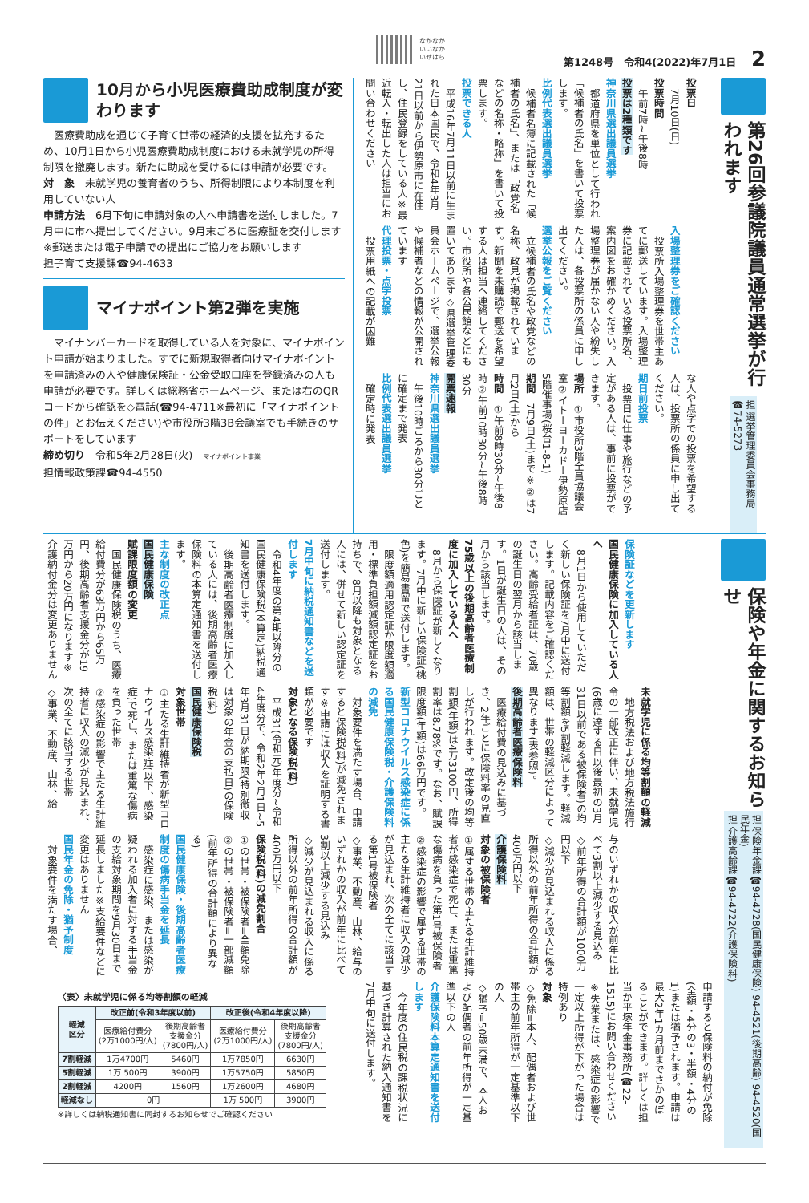なかなか
いいなか
いせはら
第1248号　令和4(2022)年7月1日 2
第26回参議院議員通常選挙が行われます
担 選挙管理委員会事務局☎74-5273
投票日
7月10日(日)
投票時間
午前7時~午後8時
投票は2種類です
神奈川県選出議員選挙
都道府県を単位として行われ「候補者の氏名」を書いて投票します。
比例代表選出議員選挙
候補者名簿に記載された「候補者の氏名」、または「政党名などの名称・略称」を書いて投票します。
投票できる人
平成16年7月11日以前に生まれた日本国民で、令和4年3月21日以前から伊勢原市に在住し、住民登録をしている人※最近転入・転出した人は担当にお問い合わせください
入場整理券をご確認ください
投票所入場整理券を世帯主あてに郵送しています。入場整理券に記載されている投票所名、案内図をお確かめください。入場整理券が届かない人や紛失した人は、各投票所の係員に申し出てください。
選挙公報をご覧ください
立候補者の氏名や政党などの名称、政見が掲載されています。新聞を未購読で郵送を希望する人は担当へ連絡してください。市役所や各公民館などにも置いてあります◇県選挙管理委員会ホームページで、選挙公報や候補者などの情報が公開されています
代理投票・点字投票
投票用紙への記載が困難
な人や点字での投票を希望する人は、投票所の係員に申し出てください。
期日前投票
投票日に仕事や旅行などの予定がある人は、事前に投票ができます。
場所　①市役所3階全員協議会室②イトーヨーカドー伊勢原店5階催事場(桜台1-8-1)
期間　7月9日(土)まで※②は7月2日(土)から
時間　①午前8時30分~午後8時②午前10時30分~午後8時30分
開票速報
神奈川県選出議員選挙
午後10時ごろから30分ごとに確定まで発表
比例代表選出議員選挙
確定時に発表
10月から小児医療費助成制度が変わります
医療費助成を通じて子育て世帯の経済的支援を拡充するため、10月1日から小児医療費助成制度における未就学児の所得制限を撤廃します。新たに助成を受けるには申請が必要です。
対　象　未就学児の養育者のうち、所得制限により本制度を利用していない人
申請方法　6月下旬に申請対象の人へ申請書を送付しました。7月中に市へ提出してください。9月末ごろに医療証を交付します※郵送または電子申請での提出にご協力をお願いします
担子育て支援課☎94-4633
マイナポイント第2弾を実施
マイナンバーカードを取得している人を対象に、マイナポイント申請が始まりました。すでに新規取得者向けマイナポイントを申請済みの人や健康保険証・公金受取口座を登録済みの人も申請が必要です。詳しくは総務省ホームページ、または右のQRコードから確認を◇電話(☎94-4711※最初に「マイナポイントの件」とお伝えください)や市役所3階3B会議室でも手続きのサポートをしています
締め切り　令和5年2月28日(火)　マイナポイント事業
担情報政策課☎94-4550
保険や年金に関するお知らせ
担 保険年金課☎94-4728(国民健康保険) 94-4521(後期高齢) 94-4520(国民年金)
担 介護高齢課☎94-4722(介護保険料)
保険証などを更新します
国民健康保険に加入している人へ
8月1日から使用していただく新しい保険証を7月中に送付します。記載内容をご確認ください。高齢受給者証は、70歳の誕生日の翌月から該当します。1日が誕生日の人は、その月から該当します。
75歳以上の後期高齢者医療制度に加入している人へ
8月から保険証が新しくなります。7月中に新しい保険証(桃色)を簡易書留で送付します。
限度額適用認定証か限度額適用・標準負担額減額認定証をお持ちで、8月以降も対象となる人には、併せて新しい認定証を送付します。
7月中旬に納税通知書などを送付します
令和4年度の第4期以降分の国民健康保険税(本算定)納税通知書を送付します。
後期高齢者医療制度に加入している人には、後期高齢者医療保険料の本算定通知書を送付します。
主な制度の改正点
国民健康保険
賦課限度額の変更
国民健康保険税のうち、医療給付費分が63万円から65万円、後期高齢者支援金分が19万円から20万円になります※介護納付金分は変更ありません
未就学児に係る均等割額の軽減
地方税法および地方税法施行令の一部改正に伴い、未就学児(6歳に達する日以後最初の3月31日以前である被保険者)の均等割額を5割軽減します。軽減額は、世帯の軽減区分によって異なります(表参照)。
後期高齢者医療保険料
医療給付費の見込みに基づき、2年ごとに保険料率の見直しが行われます。改定後の均等割額(年額)は4万3100円、所得割率は8.78%です。なお、賦課限度額(年額)は66万円です。
新型コロナウイルス感染症に係る国民健康保険税・介護保険料の減免
対象要件を満たす場合、申請すると保険税(料)が減免されます※申請には収入を証明する書類が必要です
対象となる保険税(料)
平成31(令和元)年度分~令和4年度分で、令和2年2月1日~5年3月31日が納期限(特別徴収は対象の年金の支払日)の保険税(料)
国民健康保険税
対象世帯
①主たる生計維持者が新型コロナウイルス感染症(以下、感染症)で死亡、または重篤な傷病を負った世帯
②感染症の影響で主たる生計維持者に収入の減少が見込まれ、次の全てに該当する世帯
◇事業、不動産、山林、給
与のいずれかの収入が前年に比べて3割以上減少する見込み
◇前年所得の合計額が1000万円以下
◇減少が見込まれる収入に係る所得以外の前年所得の合計額が400万円以下
介護保険料
対象の被保険者
①属する世帯の主たる生計維持者が感染症で死亡、または重篤な傷病を負った第1号被保険者
②感染症の影響で属する世帯の主たる生計維持者に収入の減少が見込まれ、次の全てに該当する第1号被保険者
◇事業、不動産、山林、給与のいずれかの収入が前年に比べて3割以上減少する見込み
◇減少が見込まれる収入に係る所得以外の前年所得の合計額が400万円以下
保険税(料)の減免割合
①の世帯・被保険者=全額免除
②の世帯・被保険者=一部減額(前年所得の合計額により異なる)
国民健康保険・後期高齢者医療制度の傷病手当金を延長
感染症に感染、または感染が疑われる加入者に対する手当金の支給対象期間を9月30日まで延長しました※支給要件などに変更はありません
国民年金の免除・猶予制度
対象要件を満たす場合、
申請すると保険料の納付が免除(全額・4分の3・半額・4分の1)または猶予されます。申請は最大2年1カ月前までさかのぼることができます。詳しくは担当か平塚年金事務所(☎22-1515)にお問い合わせください※失業または、感染症の影響で一定以上所得が下がった場合は特例あり
対象
◇免除=本人、配偶者および世帯主の前年所得が一定基準以下の人
◇猶予=50歳未満で、本人および配偶者の前年所得が一定基準以下の人
介護保険料本算定通知書を送付します
今年度の住民税の課税状況に基づき計算された納入通知書を7月中旬に送付します。
〈表〉未就学児に係る均等割額の軽減
| 軽減 区分 | 改正前(令和3年度以前) | | 改正後(令和4年度以降) | |
| --- | --- | --- | --- | --- |
| | 医療給付費分 (2万1000円/人) | 後期高齢者 支援金分 (7800円/人) | 医療給付費分 (2万1000円/人) | 後期高齢者 支援金分 (7800円/人) |
| 7割軽減 | 1万4700円 | 5460円 | 1万7850円 | 6630円 |
| 5割軽減 | 1万 500円 | 3900円 | 1万5750円 | 5850円 |
| 2割軽減 | 4200円 | 1560円 | 1万2600円 | 4680円 |
| 軽減なし | 0円 | | 1万 500円 | 3900円 |
※詳しくは納税通知書に同封するお知らせでご確認ください